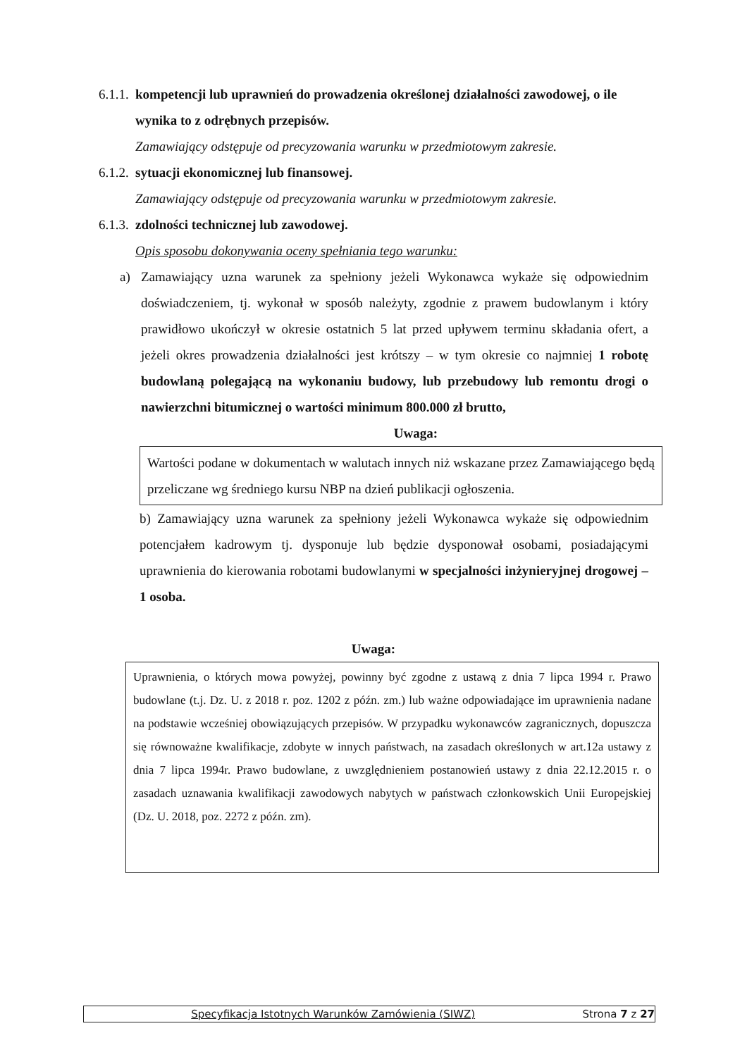6.1.1. kompetencji lub uprawnień do prowadzenia określonej działalności zawodowej, o ile wynika to z odrębnych przepisów.
Zamawiający odstępuje od precyzowania warunku w przedmiotowym zakresie.
6.1.2. sytuacji ekonomicznej lub finansowej.
Zamawiający odstępuje od precyzowania warunku w przedmiotowym zakresie.
6.1.3. zdolności technicznej lub zawodowej.
Opis sposobu dokonywania oceny spełniania tego warunku:
a) Zamawiający uzna warunek za spełniony jeżeli Wykonawca wykaże się odpowiednim doświadczeniem, tj. wykonał w sposób należyty, zgodnie z prawem budowlanym i który prawidłowo ukończył w okresie ostatnich 5 lat przed upływem terminu składania ofert, a jeżeli okres prowadzenia działalności jest krótszy – w tym okresie co najmniej 1 robotę budowlaną polegającą na wykonaniu budowy, lub przebudowy lub remontu drogi o nawierzchni bitumicznej o wartości minimum 800.000 zł brutto,
Uwaga:
Wartości podane w dokumentach w walutach innych niż wskazane przez Zamawiającego będą przeliczane wg średniego kursu NBP na dzień publikacji ogłoszenia.
b) Zamawiający uzna warunek za spełniony jeżeli Wykonawca wykaże się odpowiednim potencjałem kadrowym tj. dysponuje lub będzie dysponował osobami, posiadającymi uprawnienia do kierowania robotami budowlanymi w specjalności inżynieryjnej drogowej –1 osoba.
Uwaga:
Uprawnienia, o których mowa powyżej, powinny być zgodne z ustawą z dnia 7 lipca 1994 r. Prawo budowlane (t.j. Dz. U. z 2018 r. poz. 1202 z późn. zm.) lub ważne odpowiadające im uprawnienia nadane na podstawie wcześniej obowiązujących przepisów. W przypadku wykonawców zagranicznych, dopuszcza się równoważne kwalifikacje, zdobyte w innych państwach, na zasadach określonych w art.12a ustawy z dnia 7 lipca 1994r. Prawo budowlane, z uwzględnieniem postanowień ustawy z dnia 22.12.2015 r. o zasadach uznawania kwalifikacji zawodowych nabytych w państwach członkowskich Unii Europejskiej (Dz. U. 2018, poz. 2272 z późn. zm).
Specyfikacja Istotnych Warunków Zamówienia (SIWZ) Strona 7 z 27